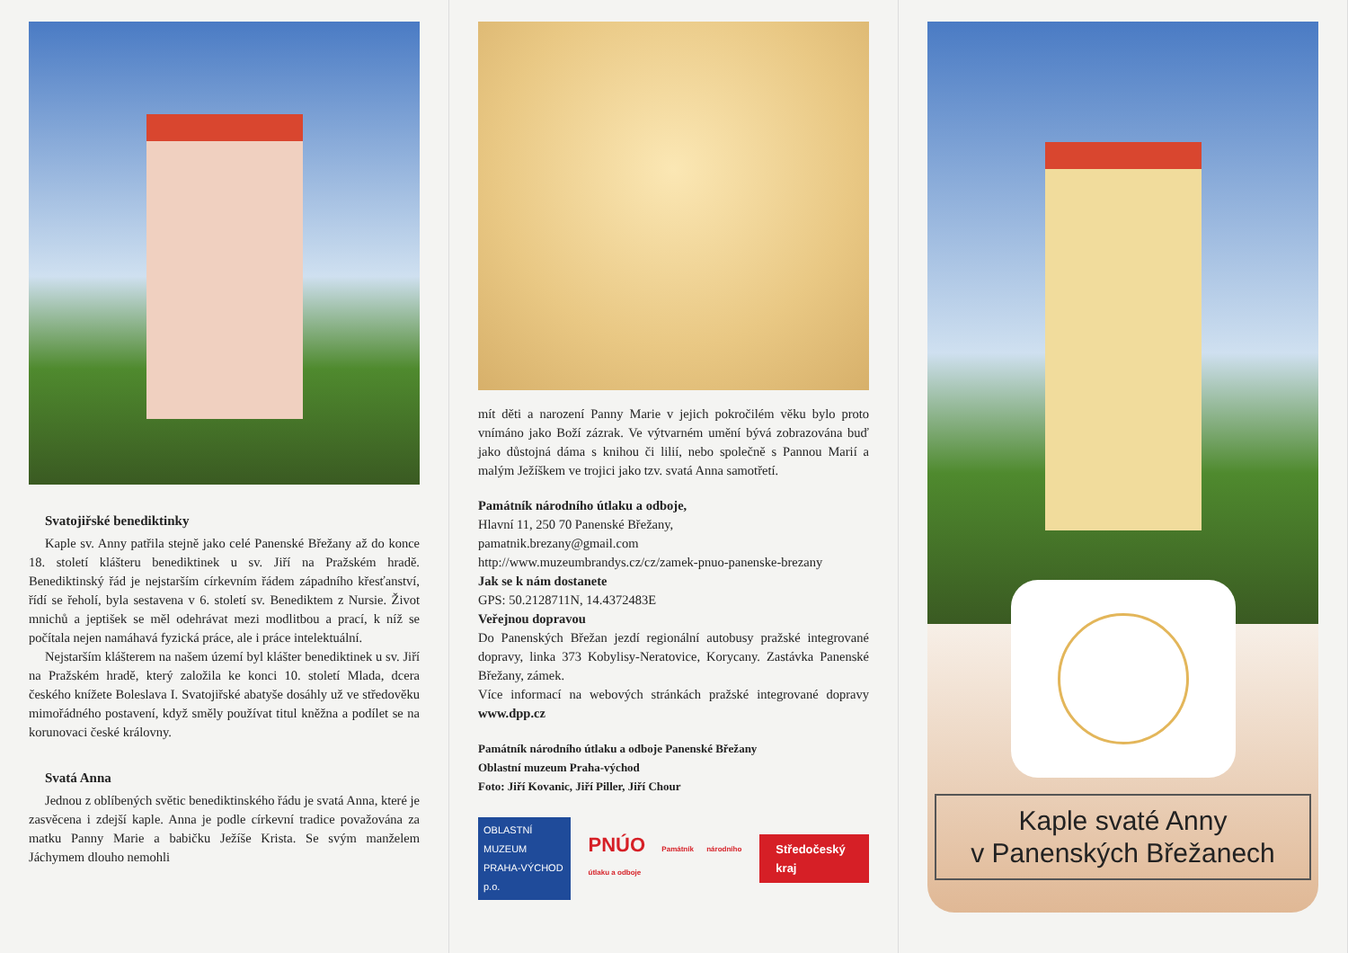Svatojiřské benediktinky
Kaple sv. Anny patřila stejně jako celé Panenské Břežany až do konce 18. století klášteru benediktinek u sv. Jiří na Pražském hradě. Benediktinský řád je nejstarším církevním řádem západního křesťanství, řídí se řeholí, byla sestavena v 6. století sv. Benediktem z Nursie. Život mnichů a jeptišek se měl odehrávat mezi modlitbou a prací, k níž se počítala nejen namáhavá fyzická práce, ale i práce intelektuální.
Nejstarším klášterem na našem území byl klášter benediktinek u sv. Jiří na Pražském hradě, který založila ke konci 10. století Mlada, dcera českého knížete Boleslava I. Svatojiřské abatyše dosáhly už ve středověku mimořádného postavení, když směly používat titul kněžna a podílet se na korunovaci české královny.
Svatá Anna
Jednou z oblíbených světic benediktinského řádu je svatá Anna, které je zasvěcena i zdejší kaple. Anna je podle církevní tradice považována za matku Panny Marie a babičku Ježíše Krista. Se svým manželem Jáchymem dlouho nemohli
mít děti a narození Panny Marie v jejich pokročilém věku bylo proto vnímáno jako Boží zázrak. Ve výtvarném umění bývá zobrazována buď jako důstojná dáma s knihou či lilií, nebo společně s Pannou Marií a malým Ježíškem ve trojici jako tzv. svatá Anna samotřetí.
Památník národního útlaku a odboje,
Hlavní 11, 250 70 Panenské Břežany,
pamatnik.brezany@gmail.com
http://www.muzeumbrandys.cz/cz/zamek-pnuo-panenske-brezany
Jak se k nám dostanete
GPS: 50.2128711N, 14.4372483E
Veřejnou dopravou
Do Panenských Břežan jezdí regionální autobusy pražské integrované dopravy, linka 373 Kobylisy-Neratovice, Korycany. Zastávka Panenské Břežany, zámek.
Více informací na webových stránkách pražské integrované dopravy www.dpp.cz
Památník národního útlaku a odboje Panenské Břežany
Oblastní muzeum Praha-východ
Foto: Jiří Kovanic, Jiří Piller, Jiří Chour
OBLASTNÍ MUZEUM
PRAHA-VÝCHOD p.o. PNÚO Památník národního útlaku a odboje Středočeský kraj
Kaple svaté Anny
v Panenských Břežanech